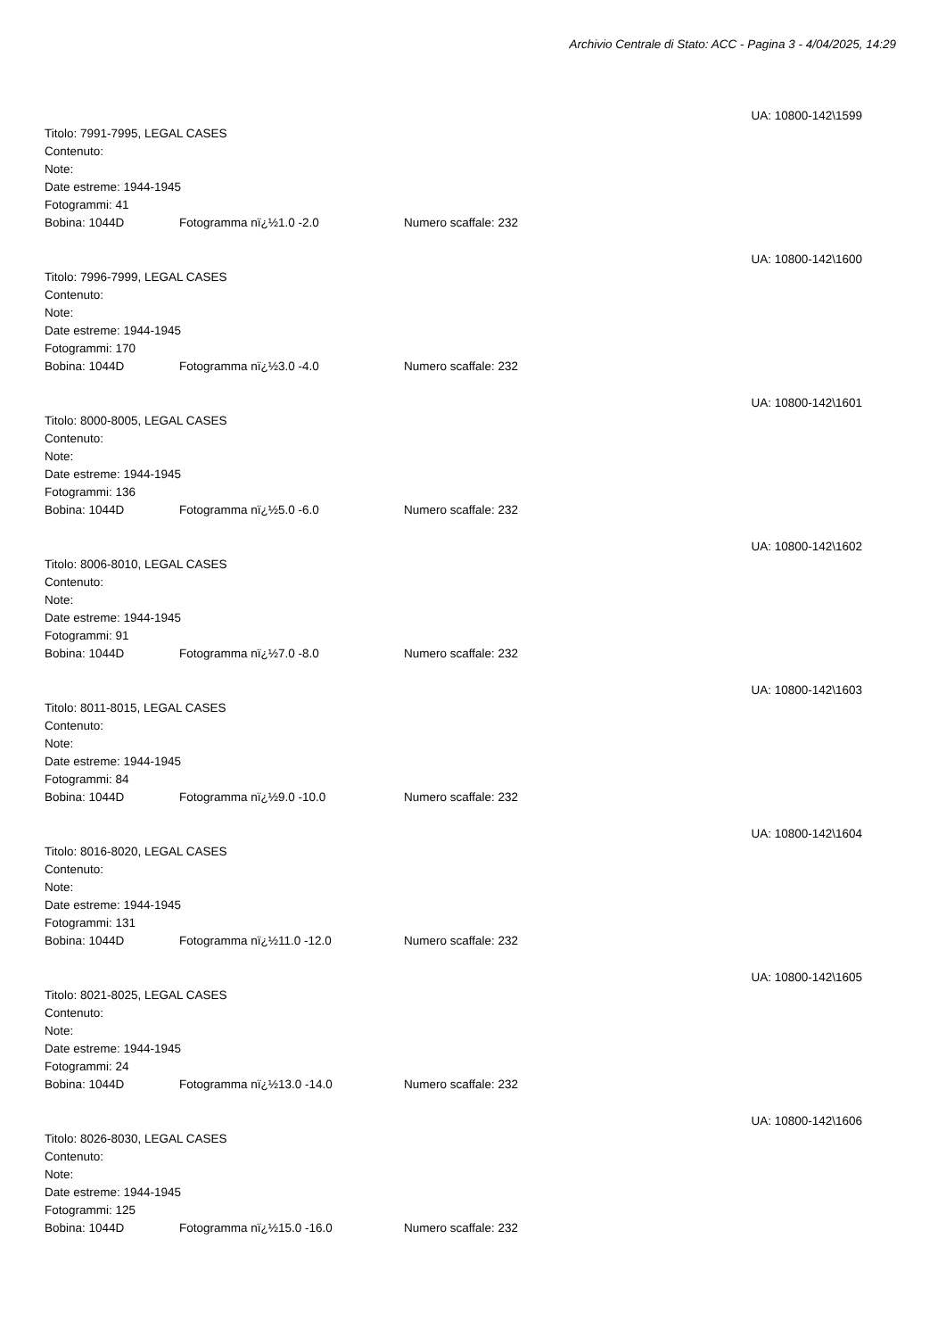Archivio Centrale di Stato: ACC - Pagina 3 - 4/04/2025, 14:29
UA: 10800-142\1599
Titolo: 7991-7995, LEGAL CASES
Contenuto:
Note:
Date estreme: 1944-1945
Fotogrammi: 41
Bobina: 1044D Fotogramma nï¿½1.0 -2.0 Numero scaffale: 232
UA: 10800-142\1600
Titolo: 7996-7999, LEGAL CASES
Contenuto:
Note:
Date estreme: 1944-1945
Fotogrammi: 170
Bobina: 1044D Fotogramma nï¿½3.0 -4.0 Numero scaffale: 232
UA: 10800-142\1601
Titolo: 8000-8005, LEGAL CASES
Contenuto:
Note:
Date estreme: 1944-1945
Fotogrammi: 136
Bobina: 1044D Fotogramma nï¿½5.0 -6.0 Numero scaffale: 232
UA: 10800-142\1602
Titolo: 8006-8010, LEGAL CASES
Contenuto:
Note:
Date estreme: 1944-1945
Fotogrammi: 91
Bobina: 1044D Fotogramma nï¿½7.0 -8.0 Numero scaffale: 232
UA: 10800-142\1603
Titolo: 8011-8015, LEGAL CASES
Contenuto:
Note:
Date estreme: 1944-1945
Fotogrammi: 84
Bobina: 1044D Fotogramma nï¿½9.0 -10.0 Numero scaffale: 232
UA: 10800-142\1604
Titolo: 8016-8020, LEGAL CASES
Contenuto:
Note:
Date estreme: 1944-1945
Fotogrammi: 131
Bobina: 1044D Fotogramma nï¿½11.0 -12.0 Numero scaffale: 232
UA: 10800-142\1605
Titolo: 8021-8025, LEGAL CASES
Contenuto:
Note:
Date estreme: 1944-1945
Fotogrammi: 24
Bobina: 1044D Fotogramma nï¿½13.0 -14.0 Numero scaffale: 232
UA: 10800-142\1606
Titolo: 8026-8030, LEGAL CASES
Contenuto:
Note:
Date estreme: 1944-1945
Fotogrammi: 125
Bobina: 1044D Fotogramma nï¿½15.0 -16.0 Numero scaffale: 232